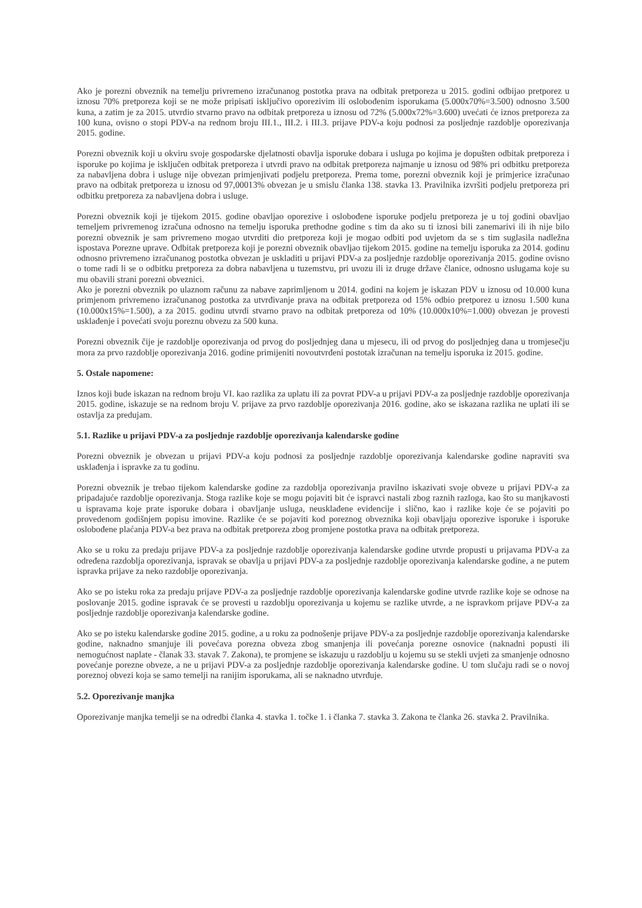Ako je porezni obveznik na temelju privremeno izračunanog postotka prava na odbitak pretporeza u 2015. godini odbijao pretporez u iznosu 70% pretporeza koji se ne može pripisati isključivo oporezivim ili oslobođenim isporukama (5.000x70%=3.500) odnosno 3.500 kuna, a zatim je za 2015. utvrdio stvarno pravo na odbitak pretporeza u iznosu od 72% (5.000x72%=3.600) uvećati će iznos pretporeza za 100 kuna, ovisno o stopi PDV-a na rednom broju III.1., III.2. i III.3. prijave PDV-a koju podnosi za posljednje razdoblje oporezivanja 2015. godine.
Porezni obveznik koji u okviru svoje gospodarske djelatnosti obavlja isporuke dobara i usluga po kojima je dopušten odbitak pretporeza i isporuke po kojima je isključen odbitak pretporeza i utvrdi pravo na odbitak pretporeza najmanje u iznosu od 98% pri odbitku pretporeza za nabavljena dobra i usluge nije obvezan primjenjivati podjelu pretporeza. Prema tome, porezni obveznik koji je primjerice izračunao pravo na odbitak pretporeza u iznosu od 97,00013% obvezan je u smislu članka 138. stavka 13. Pravilnika izvršiti podjelu pretporeza pri odbitku pretporeza za nabavljena dobra i usluge.
Porezni obveznik koji je tijekom 2015. godine obavljao oporezive i oslobođene isporuke podjelu pretporeza je u toj godini obavljao temeljem privremenog izračuna odnosno na temelju isporuka prethodne godine s tim da ako su ti iznosi bili zanemarivi ili ih nije bilo porezni obveznik je sam privremeno mogao utvrditi dio pretporeza koji je mogao odbiti pod uvjetom da se s tim suglasila nadležna ispostava Porezne uprave. Odbitak pretporeza koji je porezni obveznik obavljao tijekom 2015. godine na temelju isporuka za 2014. godinu odnosno privremeno izračunanog postotka obvezan je uskladiti u prijavi PDV-a za posljednje razdoblje oporezivanja 2015. godine ovisno o tome radi li se o odbitku pretporeza za dobra nabavljena u tuzemstvu, pri uvozu ili iz druge države članice, odnosno uslugama koje su mu obavili strani porezni obveznici.
Ako je porezni obveznik po ulaznom računu za nabave zaprimljenom u 2014. godini na kojem je iskazan PDV u iznosu od 10.000 kuna primjenom privremeno izračunanog postotka za utvrđivanje prava na odbitak pretporeza od 15% odbio pretporez u iznosu 1.500 kuna (10.000x15%=1.500), a za 2015. godinu utvrdi stvarno pravo na odbitak pretporeza od 10% (10.000x10%=1.000) obvezan je provesti usklađenje i povećati svoju poreznu obvezu za 500 kuna.
Porezni obveznik čije je razdoblje oporezivanja od prvog do posljednjeg dana u mjesecu, ili od prvog do posljednjeg dana u tromjesečju mora za prvo razdoblje oporezivanja 2016. godine primijeniti novoutvrđeni postotak izračunan na temelju isporuka iz 2015. godine.
5. Ostale napomene:
Iznos koji bude iskazan na rednom broju VI. kao razlika za uplatu ili za povrat PDV-a u prijavi PDV-a za posljednje razdoblje oporezivanja 2015. godine, iskazuje se na rednom broju V. prijave za prvo razdoblje oporezivanja 2016. godine, ako se iskazana razlika ne uplati ili se ostavlja za predujam.
5.1. Razlike u prijavi PDV-a za posljednje razdoblje oporezivanja kalendarske godine
Porezni obveznik je obvezan u prijavi PDV-a koju podnosi za posljednje razdoblje oporezivanja kalendarske godine napraviti sva usklađenja i ispravke za tu godinu.
Porezni obveznik je trebao tijekom kalendarske godine za razdoblja oporezivanja pravilno iskazivati svoje obveze u prijavi PDV-a za pripadajuće razdoblje oporezivanja. Stoga razlike koje se mogu pojaviti bit će ispravci nastali zbog raznih razloga, kao što su manjkavosti u ispravama koje prate isporuke dobara i obavljanje usluga, neusklađene evidencije i slično, kao i razlike koje će se pojaviti po provedenom godišnjem popisu imovine. Razlike će se pojaviti kod poreznog obveznika koji obavljaju oporezive isporuke i isporuke oslobođene plaćanja PDV-a bez prava na odbitak pretporeza zbog promjene postotka prava na odbitak pretporeza.
Ako se u roku za predaju prijave PDV-a za posljednje razdoblje oporezivanja kalendarske godine utvrde propusti u prijavama PDV-a za određena razdoblja oporezivanja, ispravak se obavlja u prijavi PDV-a za posljednje razdoblje oporezivanja kalendarske godine, a ne putem ispravka prijave za neko razdoblje oporezivanja.
Ako se po isteku roka za predaju prijave PDV-a za posljednje razdoblje oporezivanja kalendarske godine utvrde razlike koje se odnose na poslovanje 2015. godine ispravak će se provesti u razdoblju oporezivanja u kojemu se razlike utvrde, a ne ispravkom prijave PDV-a za posljednje razdoblje oporezivanja kalendarske godine.
Ako se po isteku kalendarske godine 2015. godine, a u roku za podnošenje prijave PDV-a za posljednje razdoblje oporezivanja kalendarske godine, naknadno smanjuje ili povećava porezna obveza zbog smanjenja ili povećanja porezne osnovice (naknadni popusti ili nemogućnost naplate - članak 33. stavak 7. Zakona), te promjene se iskazuju u razdoblju u kojemu su se stekli uvjeti za smanjenje odnosno povećanje porezne obveze, a ne u prijavi PDV-a za posljednje razdoblje oporezivanja kalendarske godine. U tom slučaju radi se o novoj poreznoj obvezi koja se samo temelji na ranijim isporukama, ali se naknadno utvrđuje.
5.2. Oporezivanje manjka
Oporezivanje manjka temelji se na odredbi članka 4. stavka 1. točke 1. i članka 7. stavka 3. Zakona te članka 26. stavka 2. Pravilnika.